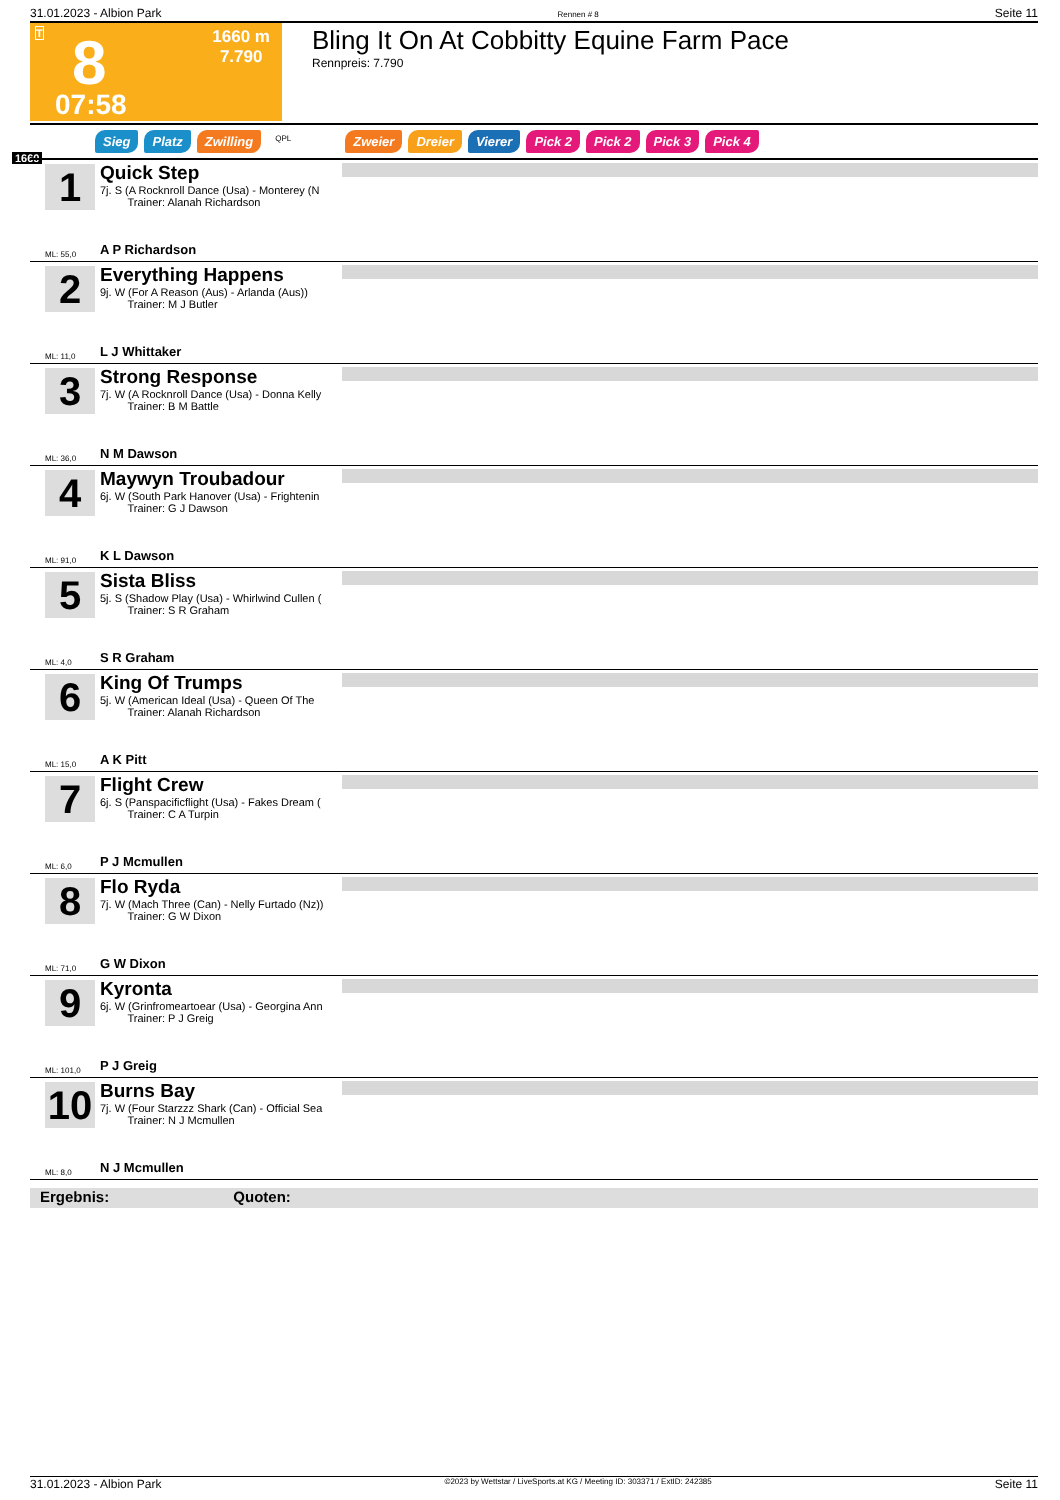31.01.2023 - Albion Park Rennen # 8 Seite 11
T 8
07:58
1660 m
7.790
Bling It On At Cobbitty Equine Farm Pace
Rennpreis: 7.790
Sieg Platz Zwilling QPL Zweier Dreier Vierer Pick 2 Pick 2 Pick 3 Pick 4
1660
1
Quick Step
7j. S (A Rocknroll Dance (Usa) - Monterey (N
Trainer: Alanah Richardson
ML: 55,0 A P Richardson
2
Everything Happens
9j. W (For A Reason (Aus) - Arlanda (Aus))
Trainer: M J Butler
ML: 11,0 L J Whittaker
3
Strong Response
7j. W (A Rocknroll Dance (Usa) - Donna Kelly
Trainer: B M Battle
ML: 36,0 N M Dawson
4
Maywyn Troubadour
6j. W (South Park Hanover (Usa) - Frightenin
Trainer: G J Dawson
ML: 91,0 K L Dawson
5
Sista Bliss
5j. S (Shadow Play (Usa) - Whirlwind Cullen (
Trainer: S R Graham
ML: 4,0 S R Graham
6
King Of Trumps
5j. W (American Ideal (Usa) - Queen Of The
Trainer: Alanah Richardson
ML: 15,0 A K Pitt
7
Flight Crew
6j. S (Panspacificflight (Usa) - Fakes Dream (
Trainer: C A Turpin
ML: 6,0 P J Mcmullen
8
Flo Ryda
7j. W (Mach Three (Can) - Nelly Furtado (Nz))
Trainer: G W Dixon
ML: 71,0 G W Dixon
9
Kyronta
6j. W (Grinfromeartoear (Usa) - Georgina Ann
Trainer: P J Greig
ML: 101,0 P J Greig
10
Burns Bay
7j. W (Four Starzzz Shark (Can) - Official Sea
Trainer: N J Mcmullen
ML: 8,0 N J Mcmullen
Ergebnis: Quoten:
31.01.2023 - Albion Park ©2023 by Wettstar / LiveSports.at KG / Meeting ID: 303371 / ExtID: 242385 Seite 11